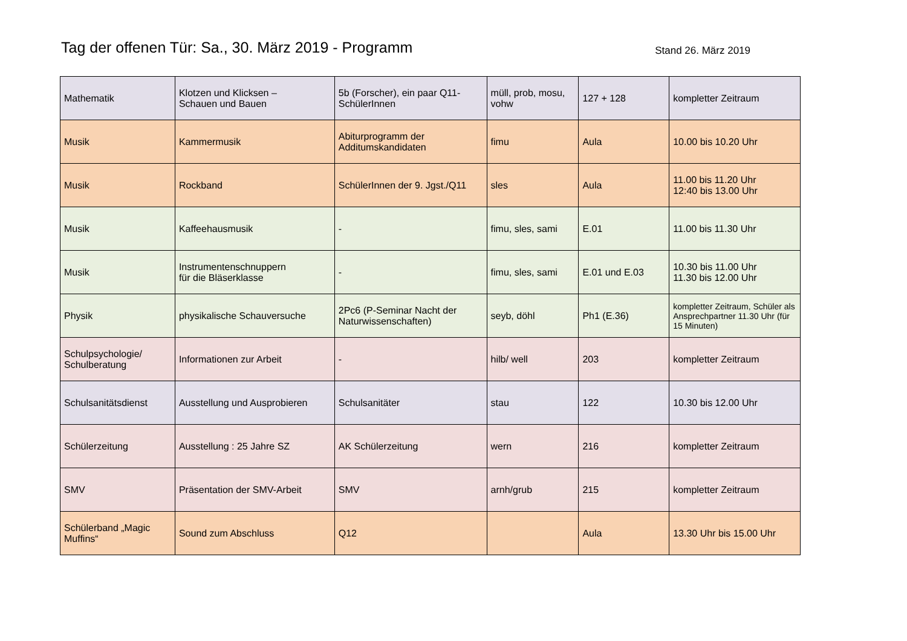Tag der offenen Tür: Sa., 30. März 2019 - Programm
Stand 26. März 2019
| Mathematik | Klotzen und Klicksen – Schauen und Bauen | 5b (Forscher), ein paar Q11-SchülerInnen | müll, prob, mosu, vohw | 127 + 128 | kompletter Zeitraum |
| Musik | Kammermusik | Abiturprogramm der Additumskandidaten | fimu | Aula | 10.00 bis 10.20 Uhr |
| Musik | Rockband | SchülerInnen der 9. Jgst./Q11 | sles | Aula | 11.00 bis 11.20 Uhr 12:40 bis 13.00 Uhr |
| Musik | Kaffeehausmusik | - | fimu, sles, sami | E.01 | 11.00 bis 11.30 Uhr |
| Musik | Instrumentenschnuppern für die Bläserklasse | - | fimu, sles, sami | E.01 und E.03 | 10.30 bis 11.00 Uhr 11.30 bis 12.00 Uhr |
| Physik | physikalische Schauversuche | 2Pc6 (P-Seminar Nacht der Naturwissenschaften) | seyb, döhl | Ph1 (E.36) | kompletter Zeitraum, Schüler als Ansprechpartner 11.30 Uhr (für 15 Minuten) |
| Schulpsychologie/ Schulberatung | Informationen zur Arbeit | - | hilb/ well | 203 | kompletter Zeitraum |
| Schulsanitätsdienst | Ausstellung und Ausprobieren | Schulsanitäter | stau | 122 | 10.30 bis 12.00 Uhr |
| Schülerzeitung | Ausstellung : 25 Jahre SZ | AK Schülerzeitung | wern | 216 | kompletter Zeitraum |
| SMV | Präsentation der SMV-Arbeit | SMV | arnh/grub | 215 | kompletter Zeitraum |
| Schülerband „Magic Muffins“ | Sound zum Abschluss | Q12 | | Aula | 13.30 Uhr bis 15.00 Uhr |